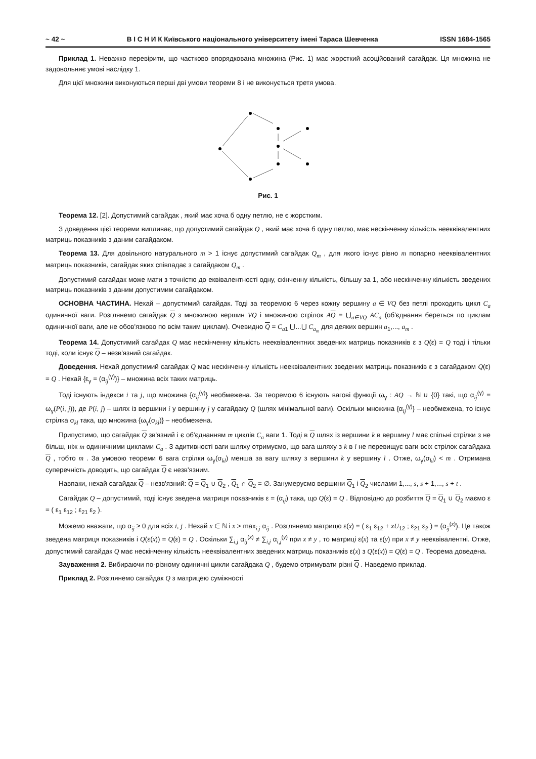~ 42 ~ В І С Н И К Київського національного університету імені Тараса Шевченка ISSN 1684-1565
Приклад 1. Неважко перевірити, що частково впорядкована множина (Рис. 1) має жорсткий асоційований сагайдак. Ця множина не задовольняє умові наслідку 1.
Для цієї множини виконуються перші дві умови теореми 8 і не виконується третя умова.
Рис. 1
Теорема 12. [2]. Допустимий сагайдак , який має хоча б одну петлю, не є жорстким.
З доведення цієї теореми випливає, що допустимий сагайдак Q , який має хоча б одну петлю, має нескінченну кількість нееквівалентних матриць показників з даним сагайдаком.
Теорема 13. Для довільного натурального m > 1 існує допустимий сагайдак Q<sub>m</sub> , для якого існує рівно m попарно нееквівалентних матриць показників, сагайдак яких співпадає з сагайдаком Q<sub>m</sub> .
Допустимий сагайдак може мати з точністю до еквівалентності одну, скінченну кількість, більшу за 1, або нескінченну кількість зведених матриць показників з даним допустимим сагайдаком.
ОСНОВНА ЧАСТИНА. Нехай – допустимий сагайдак. Тоді за теоремою 6 через кожну вершину a ∈ VQ без петлі проходить цикл C<sub>a</sub> одиничної ваги. Розглянемо сагайдак Q з множиною вершин VQ і множиною стрілок AQ = ⋃<sub>a∈VQ</sub> AC<sub>a</sub> (об'єднання береться по циклам одиничної ваги, але не обов'язково по всім таким циклам). Очевидно Q = C<sub>a1</sub> ⋃...⋃ C<sub>a<sub>m</sub></sub> для деяких вершин a<sub>1</sub>,..., a<sub>m</sub> .
Теорема 14. Допустимий сагайдак Q має нескінченну кількість нееквівалентних зведених матриць показників ε з Q(ε) = Q тоді і тільки тоді, коли існує Q – незв'язний сагайдак.
Доведення. Нехай допустимий сагайдак Q має нескінченну кількість нееквівалентних зведених матриць показників ε з сагайдаком Q(ε) = Q . Нехай {ε<sub>γ</sub> = (α<sub>ij</sub><sup>(γ)</sup>)} – множина всіх таких матриць.
Тоді існують індекси i та j, що множина {α<sub>ij</sub><sup>(γ)</sup>} необмежена. За теоремою 6 існують вагові функції ω<sub>γ</sub> : AQ → ℕ ∪ {0} такі, що α<sub>ij</sub><sup>(γ)</sup> = ω<sub>γ</sub>(P(i, j)), де P(i, j) – шлях із вершини i у вершину j у сагайдаку Q (шлях мінімальної ваги). Оскільки множина {α<sub>ij</sub><sup>(γ)</sup>} – необмежена, то існує стрілка σ<sub>kl</sub> така, що множина {ω<sub>γ</sub>(σ<sub>kl</sub>)} – необмежена.
Припустимо, що сагайдак Q зв'язний і є об'єднанням m циклів C<sub>a</sub> ваги 1. Тоді в Q шлях із вершини k в вершину l має спільні стрілки з не більш, ніж m одиничними циклами C<sub>a</sub> . З адитивності ваги шляху отримуємо, що вага шляху з k в l не перевищує ваги всіх стрілок сагайдака Q , тобто m . За умовою теореми 6 вага стрілки ω<sub>γ</sub>(σ<sub>kl</sub>) менша за вагу шляху з вершини k у вершину l . Отже, ω<sub>γ</sub>(σ<sub>kl</sub>) < m . Отримана суперечність доводить, що сагайдак Q є незв'язним.
Навпаки, нехай сагайдак Q – незв'язний: Q = Q<sub>1</sub> ∪ Q<sub>2</sub> , Q<sub>1</sub> ∩ Q<sub>2</sub> = ∅. Занумеруємо вершини Q<sub>1</sub> і Q<sub>2</sub> числами 1,..., s, s + 1,..., s + t .
Сагайдак Q – допустимий, тоді існує зведена матриця показників ε = (α<sub>ij</sub>) така, що Q(ε) = Q . Відповідно до розбиття Q = Q<sub>1</sub> ∪ Q<sub>2</sub> маємо ε = ( ε<sub>1</sub> ε<sub>12</sub> ; ε<sub>21</sub> ε<sub>2</sub> ).
Можемо вважати, що α<sub>ij</sub> ≥ 0 для всіх i, j . Нехай x ∈ ℕ і x > max<sub>i,j</sub> α<sub>ij</sub> . Розглянемо матрицю ε(x) = ( ε<sub>1</sub> ε<sub>12</sub> + xU<sub>12</sub> ; ε<sub>21</sub> ε<sub>2</sub> ) = (α<sub>ij</sub><sup>(x)</sup>). Це також зведена матриця показників і Q(ε(x)) = Q(ε) = Q . Оскільки ∑<sub>i,j</sub> α<sub>ij</sub><sup>(x)</sup> ≠ ∑<sub>i,j</sub> α<sub>i,j</sub><sup>(y)</sup> при x ≠ y , то матриці ε(x) та ε(y) при x ≠ y нееквівалентні. Отже, допустимий сагайдак Q має нескінченну кількість нееквівалентних зведених матриць показників ε(x) з Q(ε(x)) = Q(ε) = Q . Теорема доведена.
Зауваження 2. Вибираючи по-різному одиничні цикли сагайдака Q , будемо отримувати різні Q . Наведемо приклад.
Приклад 2. Розглянемо сагайдак Q з матрицею суміжності